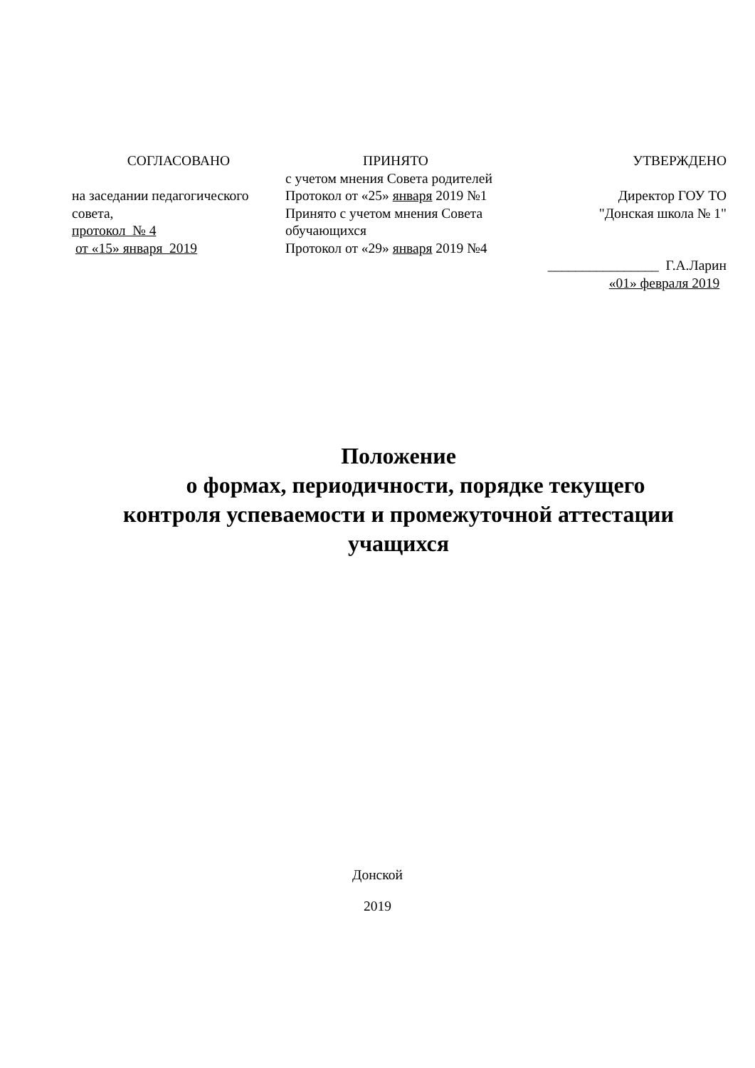СОГЛАСОВАНО
на заседании педагогического совета,
протокол № 4
от «15» января 2019
ПРИНЯТО
с учетом мнения Совета родителей
Протокол от «25» января 2019 №1
Принято с учетом мнения Совета обучающихся
Протокол от «29» января 2019 №4
УТВЕРЖДЕНО
Директор ГОУ ТО
"Донская школа № 1"
________________ Г.А.Ларин
«01» февраля 2019
Положение
о формах, периодичности, порядке текущего
контроля успеваемости и промежуточной аттестации
учащихся
Донской
2019